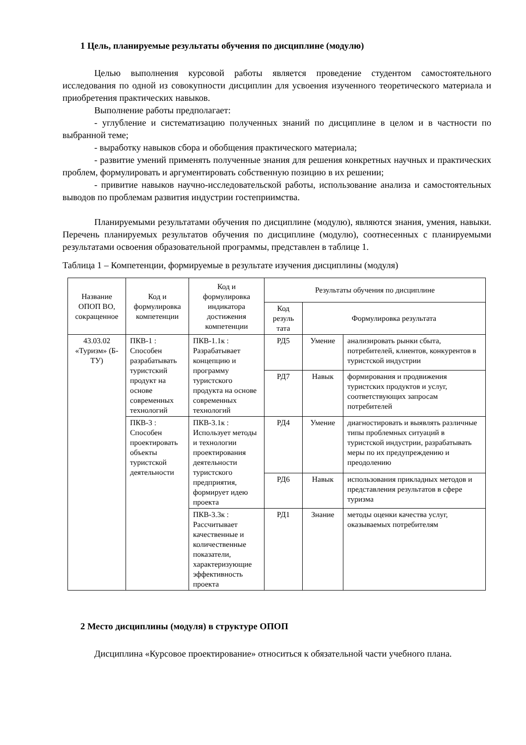1 Цель, планируемые результаты обучения по дисциплине (модулю)
Целью выполнения курсовой работы является проведение студентом самостоятельного исследования по одной из совокупности дисциплин для усвоения изученного теоретического материала и приобретения практических навыков.
Выполнение работы предполагает:
- углубление и систематизацию полученных знаний по дисциплине в целом и в частности по выбранной теме;
- выработку навыков сбора и обобщения практического материала;
- развитие умений применять полученные знания для решения конкретных научных и практических проблем, формулировать и аргументировать собственную позицию в их решении;
- привитие навыков научно-исследовательской работы, использование анализа и самостоятельных выводов по проблемам развития индустрии гостеприимства.
Планируемыми результатами обучения по дисциплине (модулю), являются знания, умения, навыки. Перечень планируемых результатов обучения по дисциплине (модулю), соотнесенных с планируемыми результатами освоения образовательной программы, представлен в таблице 1.
Таблица 1 – Компетенции, формируемые в результате изучения дисциплины (модуля)
| Название ОПОП ВО, сокращенное | Код и формулировка компетенции | Код и формулировка индикатора достижения компетенции | Результаты обучения по дисциплине | | |
| --- | --- | --- | --- | --- | --- |
| | | | Код резуль тата | Формулировка результата | |
| 43.03.02 «Туризм» (Б-ТУ) | ПКВ-1 : Способен разрабатывать туристский продукт на основе современных технологий | ПКВ-1.1к : Разрабатывает концепцию и программу туристского продукта на основе современных технологий | РД5 | Умение | анализировать рынки сбыта, потребителей, клиентов, конкурентов в туристской индустрии |
| | | | РД7 | Навык | формирования и продвижения туристских продуктов и услуг, соответствующих запросам потребителей |
| | ПКВ-3 : Способен проектировать объекты туристской деятельности | ПКВ-3.1к : Использует методы и технологии проектирования деятельности туристского предприятия, формирует идею проекта | РД4 | Умение | диагностировать и выявлять различные типы проблемных ситуаций в туристской индустрии, разрабатывать меры по их предупреждению и преодолению |
| | | | РД6 | Навык | использования прикладных методов и представления результатов в сфере туризма |
| | | ПКВ-3.3к : Рассчитывает качественные и количественные показатели, характеризующие эффективность проекта | РД1 | Знание | методы оценки качества услуг, оказываемых потребителям |
2 Место дисциплины (модуля) в структуре ОПОП
Дисциплина «Курсовое проектирование» относиться к обязательной части учебного плана.